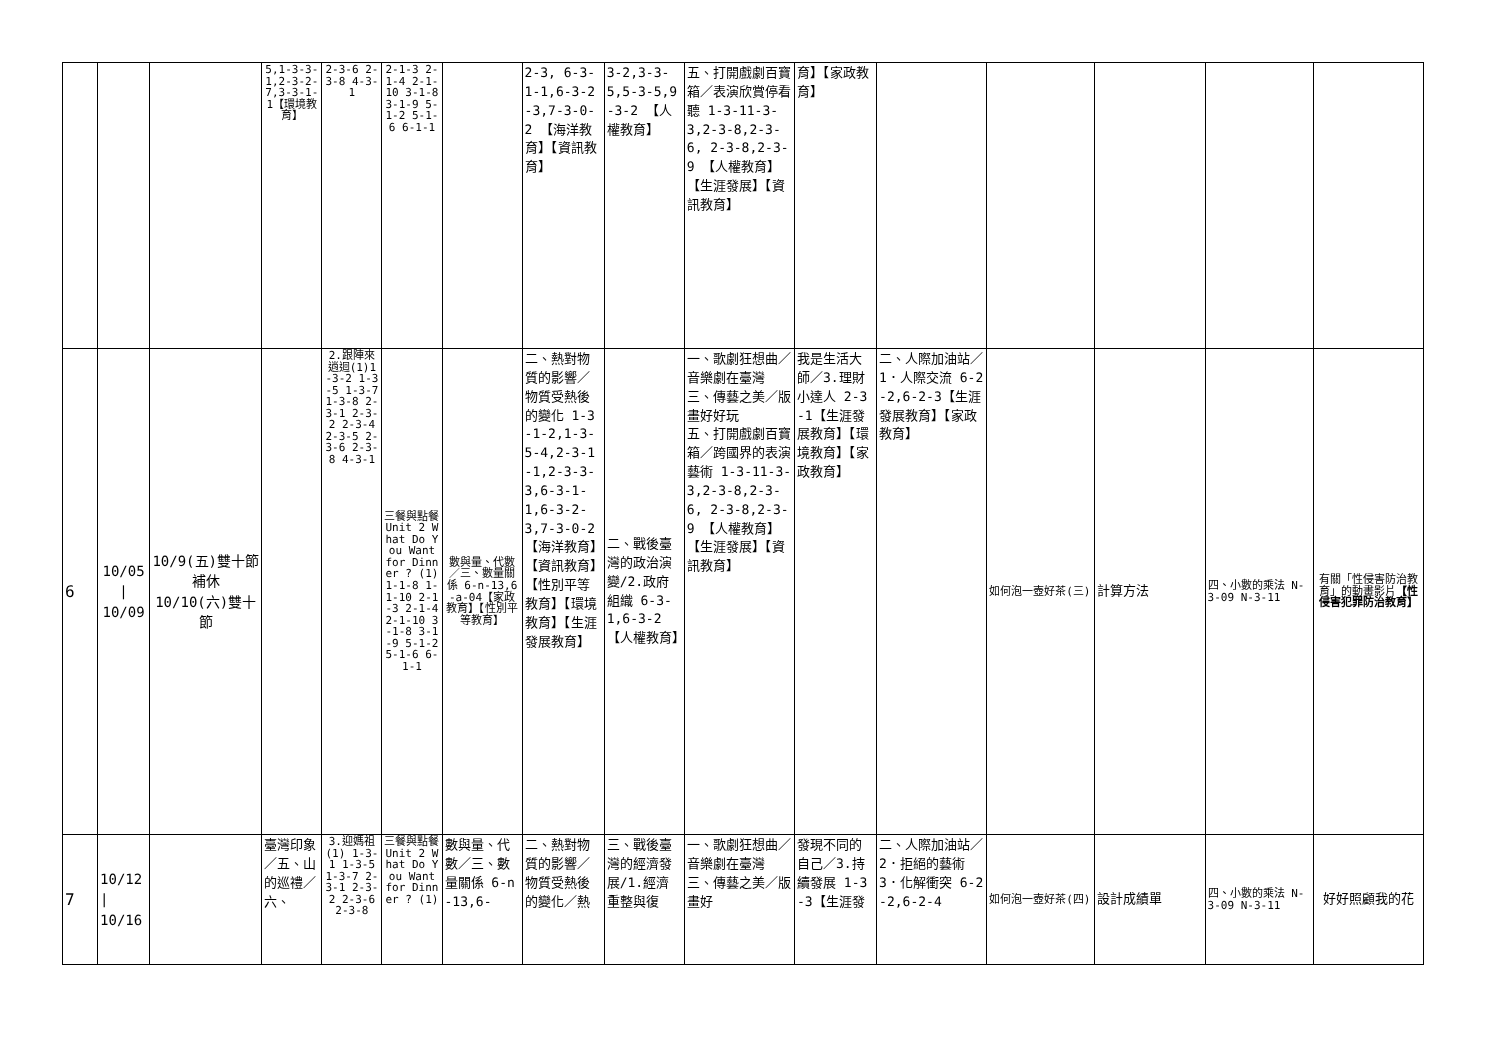| | | | 5,1-3-3-1,2-3-2-7,3-3-1-1【環境教育】 | 2-3-6 2-3-8 4-3-1 | 2-1-3 2-1-4 2-1-10 3-1-8 3-1-9 5-1-2 5-1-6 6-1-1 | | 2-3, 6-3-1-1,6-3-2-3,7-3-0-2 【海洋教育】【資訊教育】 | 3-2,3-3-5,5-3-5,9-3-2 【人權教育】 | 五、打開戲劇百寶箱／表演欣賞停看聽 1-3-11-3-3,2-3-8,2-3-6, 2-3-8,2-3-9 【人權教育】【生涯發展】【資訊教育】 | 育】【家政教育】 | | | | | |
| 6 | 10/05 / 10/09 | 10/9(五)雙十節補休 10/10(六)雙十節 | | 2.跟陣來逍迴(1)1-3-2 1-3-5 1-3-7 1-3-8 2-3-1 2-3-2 2-3-4 2-3-5 2-3-6 2-3-8 4-3-1 | 三餐與點餐 Unit 2 What Do You Want for Dinner ? (1) 1-1-8 1-1-10 2-1-3 2-1-4 2-1-10 3-1-8 3-1-9 5-1-2 5-1-6 6-1-1 | 數與量、代數／三、數量關係 6-n-13,6-a-04【家政教育】【性別平等教育】 | 二、熱對物質的影響／物質受熱後的變化 1-3-1-2,1-3-5-4,2-3-1-1,2-3-3-3,6-3-1-1,6-3-2-3,7-3-0-2【海洋教育】【資訊教育】【性別平等教育】【環境教育】【生涯發展教育】 | 二、戰後臺灣的政治演變/2.政府組織 6-3-1,6-3-2 【人權教育】 | 一、歌劇狂想曲／音樂劇在臺灣 三、傳藝之美／版畫好好玩 五、打開戲劇百寶箱／跨國界的表演藝術 1-3-11-3-3,2-3-8,2-3-6, 2-3-8,2-3-9 【人權教育】【生涯發展】【資訊教育】 | 我是生活大師／3.理財小達人 2-3-1【生涯發展教育】【環境教育】【家政教育】 | 二、人際加油站／1．人際交流 6-2-2,6-2-3【生涯發展教育】【家政教育】 | 如何泡一壺好茶(三) | 計算方法 | 四、小數的乘法 N-3-09 N-3-11 | 有關「性侵害防治教育」的動畫影片 【性侵害犯罪防治教育】 |
| 7 | 10/12 / 10/16 | | 臺灣印象／五、山的巡禮／六、 | 3.迎媽祖(1) 1-3-1 1-3-5 1-3-7 2-3-1 2-3-2 2-3-6 2-3-8 | 三餐與點餐 Unit 2 What Do You Want for Dinner ? (1) | 數與量、代數／三、數量關係 6-n-13,6- | 二、熱對物質的影響／物質受熱後的變化／熱 | 三、戰後臺灣的經濟發展/1.經濟重整與復 | 一、歌劇狂想曲／音樂劇在臺灣 三、傳藝之美／版畫好 | 發現不同的自己／3.持續發展 1-3-3【生涯發 | 二、人際加油站／2．拒絕的藝術 3．化解衝突 6-2-2,6-2-4 | 如何泡一壺好茶(四) | 設計成績單 | 四、小數的乘法 N-3-09 N-3-11 | 好好照顧我的花 |